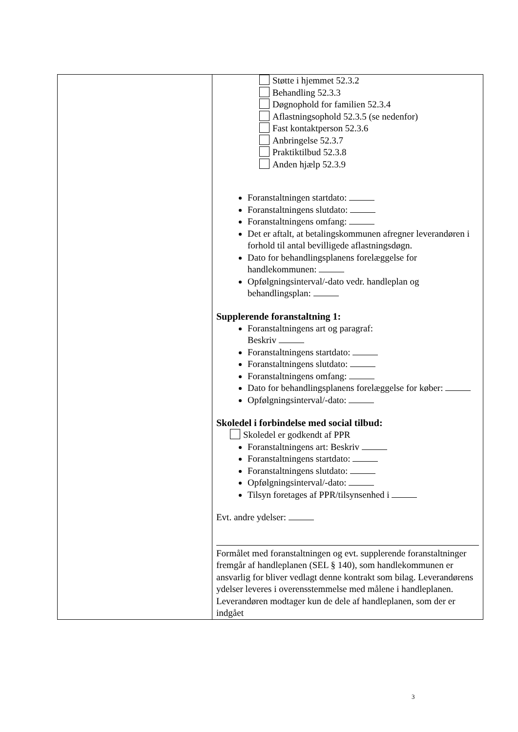| | Støtte i hjemmet 52.3.2 Behandling 52.3.3 Døgnophold for familien 52.3.4 Aflastningsophold 52.3.5 (se nedenfor) Fast kontaktperson 52.3.6 Anbringelse 52.3.7 Praktiktilbud 52.3.8 Anden hjælp 52.3.9 Foranstaltningen startdato: Foranstaltningens slutdato: Foranstaltningens omfang: Det er aftalt, at betalingskommunen afregner leverandøren i forhold til antal bevilligede aflastningsdøgn. Dato for behandlingsplanens forelæggelse for handlekommunen: Opfølgningsinterval/-dato vedr. handleplan og behandlingsplan: Supplerende foranstaltning 1: Foranstaltningens art og paragraf: Beskriv Foranstaltningens startdato: Foranstaltningens slutdato: Foranstaltningens omfang: Dato for behandlingsplanens forelæggelse for køber: Opfølgningsinterval/-dato: Skoledel i forbindelse med social tilbud: Skoledel er godkendt af PPR Foranstaltningens art: Beskriv Foranstaltningens startdato: Foranstaltningens slutdato: Opfølgningsinterval/-dato: Tilsyn foretages af PPR/tilsynsenhed i Evt. andre ydelser: Formålet med foranstaltningen og evt. supplerende foranstaltninger fremgår af handleplanen (SEL § 140), som handlekommunen er ansvarlig for bliver vedlagt denne kontrakt som bilag. Leverandørens ydelser leveres i overensstemmelse med målene i handleplanen. Leverandøren modtager kun de dele af handleplanen, som der er indgået |
3